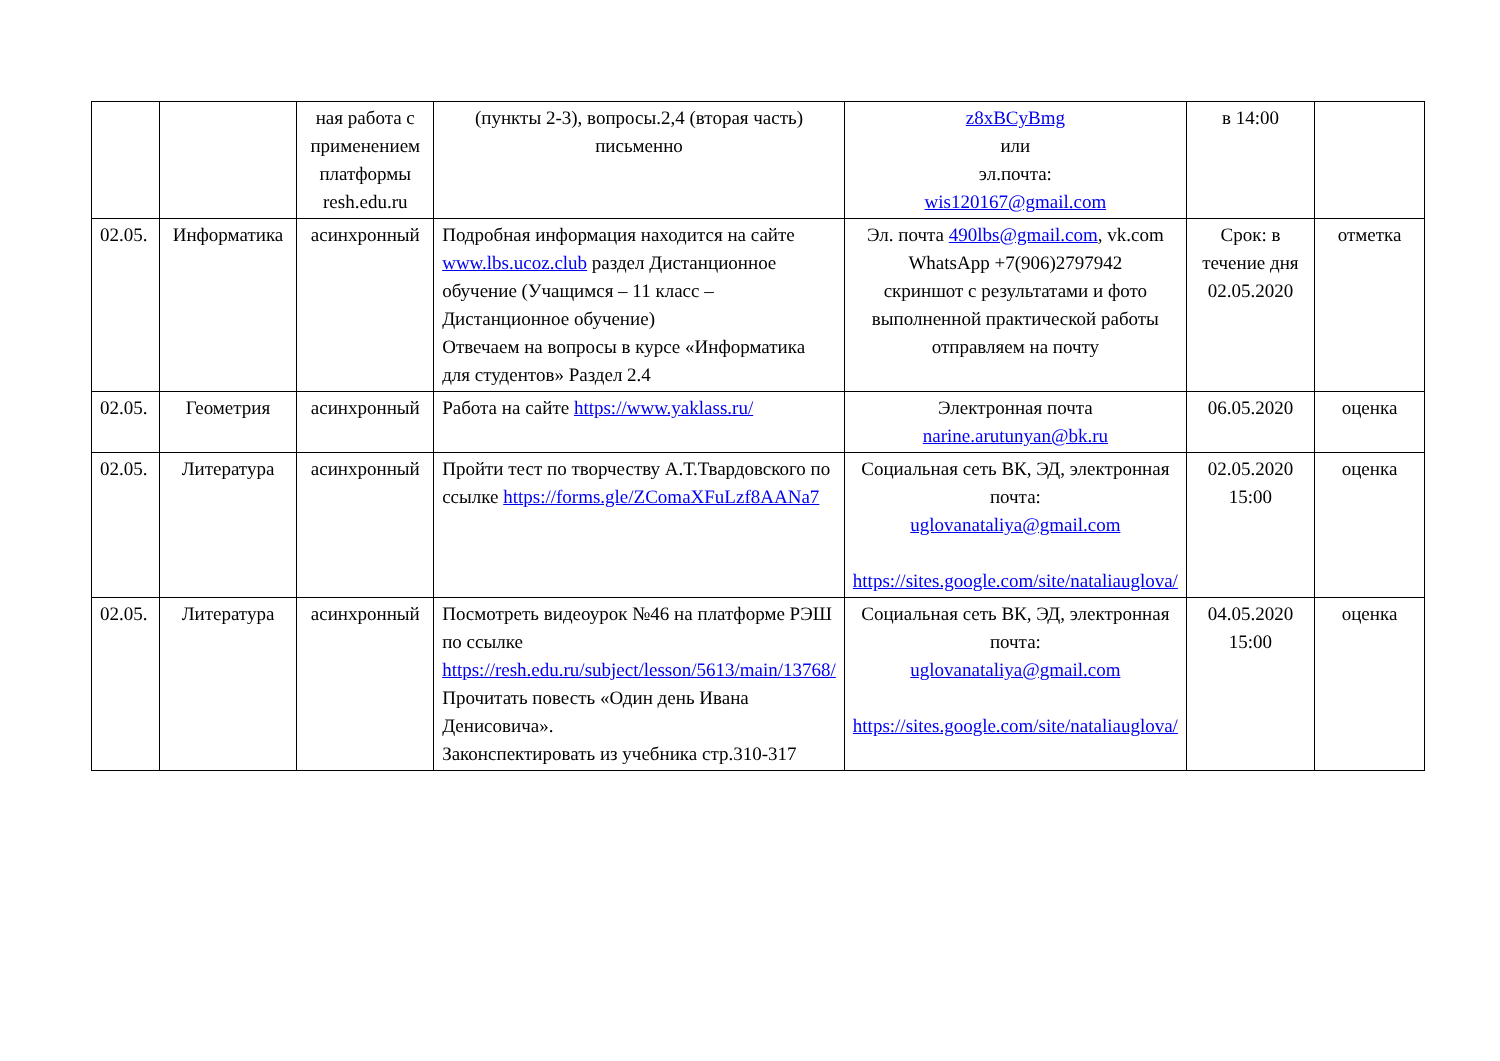| | | ная работа с применением платформы resh.edu.ru | (пункты 2-3), вопросы.2,4 (вторая часть) письменно | z8xBCyBmg или эл.почта: wis120167@gmail.com | в 14:00 | |
| 02.05. | Информатика | асинхронный | Подробная информация находится на сайте www.lbs.ucoz.club раздел Дистанционное обучение (Учащимся – 11 класс – Дистанционное обучение) Отвечаем на вопросы в курсе «Информатика для студентов» Раздел 2.4 | Эл. почта 490lbs@gmail.com , vk.com WhatsApp +7(906)2797942 скриншот с результатами и фото выполненной практической работы отправляем на почту | Срок: в течение дня 02.05.2020 | отметка |
| 02.05. | Геометрия | асинхронный | Работа на сайте https://www.yaklass.ru/ | Электронная почта narine.arutunyan@bk.ru | 06.05.2020 | оценка |
| 02.05. | Литература | асинхронный | Пройти тест по творчеству А.Т.Твардовского по ссылке https://forms.gle/ZComaXFuLzf8AANa7 | Социальная сеть ВК, ЭД, электронная почта: uglovanataliya@gmail.com https://sites.google.com/site/nataliauglova/ | 02.05.2020 15:00 | оценка |
| 02.05. | Литература | асинхронный | Посмотреть видеоурок №46 на платформе РЭШ по ссылке https://resh.edu.ru/subject/lesson/5613/main/13768/ Прочитать повесть «Один день Ивана Денисовича». Законспектировать из учебника стр.310-317 | Социальная сеть ВК, ЭД, электронная почта: uglovanataliya@gmail.com https://sites.google.com/site/nataliauglova/ | 04.05.2020 15:00 | оценка |